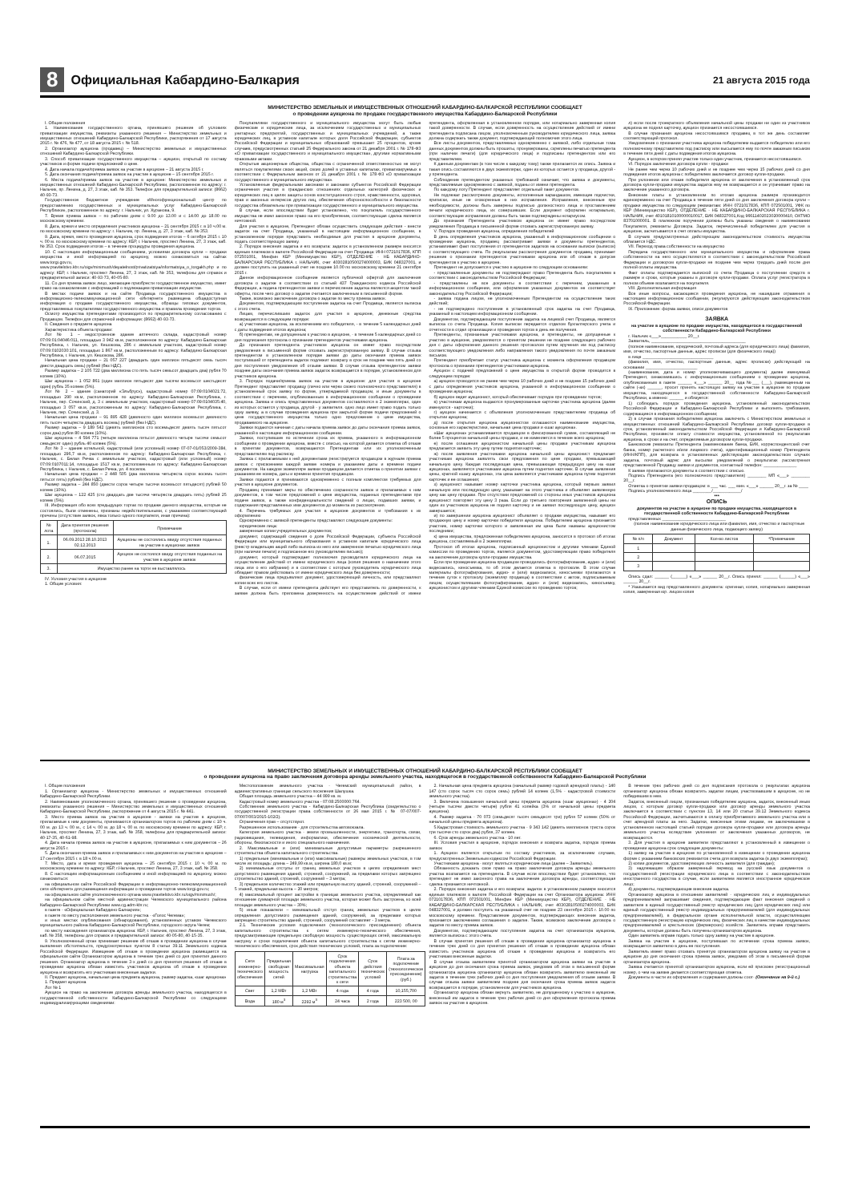8 Официальная Кабардино-Балкария 21 августа 2015 года
МИНИСТЕРСТВО ЗЕМЕЛЬНЫХ И ИМУЩЕСТВЕННЫХ ОТНОШЕНИЙ КАБАРДИНО-БАЛКАРСКОЙ РЕСПУБЛИКИ СООБЩАЕТ
о проведении аукциона по продаже государственного имущества Кабардино-Балкарской Республики
I. Общие положения
1. Наименование государственного органа, принявшего решение об условиях приватизации имущества, реквизиты указанного решения – Министерство земельных и имущественных отношений Кабардино-Балкарской Республики, распоряжения от 17 августа 2015 г. № 476, № 477, от 18 августа 2015 г. № 518.
2. Организатор аукциона (продавец) – Министерство земельных и имущественных отношений Кабардино-Балкарской Республики.
3. Способ приватизации государственного имущества – аукцион, открытый по составу участников и форме подачи предложений о цене.
4. Дата начала подачи/приема заявок на участие в аукционе – 21 августа 2015 г.
5. Дата окончания подачи/приема заявок на участие в аукционе – 15 сентября 2015 г.
6. Места подачи/приема заявок на участие в аукционе: Министерство земельных и имущественных отношений Кабардино-Балкарской Республики, расположенное по адресу: г. Нальчик, пр. Ленина, д. 27, 3 этаж, каб. № 353. Телефон для предварительной записи: (8662) 40-93-73.
Государственное бюджетное учреждение «Многофункциональный центр по предоставлению государственных и муниципальных услуг Кабардино-Балкарской Республики», расположенное по адресу: г. Нальчик, ул. Хуранова, 9.
7. Время приема заявок – по рабочим дням с 9.00 до 13.00 и с 14.00 до 18.00 по московскому времени.
8. Дата, время и место определения участников аукциона – 21 сентября 2015 г. в 10 ч.00 м. по московскому времени по адресу: г. Нальчик, пр. Ленина, д. 27, 3 этаж, каб. № 353.
9. Дата, время, место проведения аукциона, срок подведения итогов – 6 октября 2015 г. 10 ч. 00 м. по московскому времени по адресу: КБР, г. Нальчик, проспект Ленина, 27, 3 этаж, каб. № 353. Срок подведения итогов – в течение процедуры проведения аукциона.
10. С настоящим информационным сообщением, условиями договора купли – продажи имущества и иной информацией по аукциону, можно ознакомиться на сайтах www.torgi.gov.ru, www.pravitelstvo.kbr.ru/oigv/minimush/deyatelnost/privatizatsiya/informatsiya_o_torgakh.php и по адресу: КБР, г. Нальчик, проспект Ленина, 27, 3 этаж, каб. № 353, телефоны для справок и предварительной записи: 40-93-73, 40-05-80.
11. Со дня приема заявок лицо, желающее приобрести государственное имущество, имеет право на ознакомление с информацией о подлежащем приватизации имуществе.
В местах подачи заявок и на сайте Продавца государственного имущества в информационно-телекоммуникационной сети «Интернет» размещена общедоступная информация о продаже государственного имущества, образцы типовых документов, представляемых покупателями государственного имущества и правила проведения торгов.
Осмотр имущества претендентами производится по предварительному согласованию с Продавцом. Телефон для справочной информации: (8662) 40-93-73.
II. Сведения о предмете аукциона
Характеристика объекта продажи:
Лот № 1 – недостроенное здание аптечного склада, кадастровый номер 07:09:01:04046:011, площадью 3 942 кв.м, расположенное по адресу: Кабардино-Балкарская Республика, г. Нальчик, ул. Кешокова, 286 с земельным участком, кадастровый номер 07:09:0102030:101, площадью 1 867 кв.м, расположенным по адресу: Кабардино-Балкарская Республика, г. Нальчик, ул. Кешокова, 286.
Начальная цена продажи – 21 057 227 (двадцать один миллион пятьдесят семь тысяч двести двадцать семь) рублей (без НДС).
Размер задатка – 2 105 722 (два миллиона сто пять тысяч семьсот двадцать два) рубля 70 копеек (10%).
Шаг аукциона – 1 052 861 (один миллион пятьдесят две тысячи восемьсот шестьдесят один) рубль 35 копеек (5%).
Лот № 2 – здание (санаторий «Эльбрус»), кадастровый номер 07:09:0104021:72, площадью 290 кв.м, расположенное по адресу: Кабардино-Балкарская Республика, г. Нальчик, пер. Сочинский, д. 3 с земельным участком, кадастровый номер 07:09:0104035:40, площадью 3 057 кв.м, расположенным по адресу: Кабардино-Балкарская Республика, г. Нальчик, пер. Сочинский, д. 3.
Начальная цена продажи – 91 895 428 (девяносто один миллион восемьсот девяносто пять тысяч четыреста двадцать восемь) рублей (без НДС).
Размер задатка – 9 189 542 (девять миллионов сто восемьдесят девять тысяч пятьсот сорок два) рубля 80 копеек (10%).
Шаг аукциона – 4 594 771 (четыре миллиона пятьсот девяносто четыре тысячи семьсот семьдесят один) рубль 40 копеек (5%).
Лот № 3 – здание котельной, кадастровый (или условный) номер 07-07-01/053/2009-384, площадью 296,7 кв.м, расположенное по адресу: Кабардино-Балкарская Республика, г. Нальчик, с. Белая Речка с земельным участком, кадастровый (или условный) номер 07:09:0107011:14, площадью 1517 кв.м, расположенным по адресу: Кабардино-Балкарская Республика, г. Нальчик, с. Белая Речка, ул. 4 поселок.
Начальная цена продажи – 2 448 505 (два миллиона четыреста сорок восемь тысяч пятьсот пять) рублей (без НДС).
Размер задатка – 244 850 (двести сорок четыре тысячи восемьсот пятьдесят) рублей 50 копеек (10%).
Шаг аукциона – 122 425 (сто двадцать две тысячи четыреста двадцать пять) рублей 25 копеек (5%).
III. Информация обо всех предыдущих торгах по продаже данного имущества, которые не состоялись, были отменены, признаны недействительными, с указанием соответствующей причины (отсутствие заявок, явка только одного покупателя, иная причина):
| № лота | Дата принятия решения (протокола) | Примечание |
| --- | --- | --- |
| 1. | 06.09.2013 28.10.2013 02.12.2013 | Аукционы не состоялись ввиду отсутствия поданных на участие в аукционах заявок |
| 2. | 06.07.2015 | Аукцион не состоялся ввиду отсутствия поданных на участие в аукционе заявок |
| 3. | Имущество ранее на торги не выставлялось | |
IV. Условия участия в аукционе
1. Общие условия:
Покупателями государственного и муниципального имущества могут быть любые физические и юридические лица, за исключением государственных и муниципальных унитарных предприятий, государственных и муниципальных учреждений, а также юридических лиц, в уставном капитале которых доля Российской Федерации, субъектов Российской Федерации и муниципальных образований превышает 25 процентов, кроме случаев, предусмотренных статьей 25 Федерального закона от 21 декабря 2001 г. № 178-ФЗ «О приватизации государственного и муниципального имущества», другими нормативными правовыми актами.
Открытые акционерные общества, общества с ограниченной ответственностью не могут являться покупателями своих акций, своих долей в уставных капиталах, приватизируемых в соответствии с Федеральным законом от 21 декабря 2001 г. № 178-ФЗ «О приватизации государственного и муниципального имущества».
Установленные федеральными законами и законами субъектов Российской Федерации ограничения участия в гражданских отношениях отдельных категорий физических и юридических лиц в целях защиты основ конституционного строя, нравственности, здоровья, прав и законных интересов других лиц, обеспечения обороноспособности и безопасности государства обязательны при приватизации государственного и муниципального имущества.
В случае, если впоследствии будет установлено, что покупатель государственного имущества не имел законное право на его приобретение, соответствующая сделка является ничтожной.
Для участия в аукционе, Претендент обязан осуществить следующие действия - внести задаток на счет Продавца, указанный в настоящем информационном сообщении, в установленном порядке представить необходимые для участия в аукционе документы, подать соответствующую заявку.
2. Порядок внесения задатка и его возврата: задаток в установленном размере вносится единым платежом в валюте Российской Федерации на счет Продавца: ИНН 0721017836, КПП 072501001, Минфин КБР (Минимущество КБР), ОТДЕЛЕНИЕ - НБ КАБАРДИНО-БАЛКАРСКАЯ РЕСПУБЛИКА г. НАЛЬЧИК, счет 40302810500274000003, БИК 048327001, и должен поступить на указанный счет не позднее 10.00 по московскому времени 21 сентября 2015 г.
Данное информационное сообщение является публичной офертой для заключения договора о задатке в соответствии со статьей 437 Гражданского кодекса Российской Федерации, а подача претендентом заявки и перечисление задатка являются акцептом такой оферты, после чего договор о задатке считается заключенным в письменной форме.
Также, возможно заключение договора о задатке по месту приема заявок.
Документом, подтверждающим поступление задатка на счет Продавца, является выписка с этого счета.
Лицам, перечислившим задаток для участия в аукционе, денежные средства возвращаются в следующем порядке:
а) участникам аукциона, за исключением его победителя, - в течение 5 календарных дней с даты подведения итогов аукциона;
б) претендентам, не допущенным к участию в аукционе, - в течение 5 календарных дней со дня подписания протокола о признании претендентов участниками аукциона.
До признания претендента участником аукциона он имеет право посредством уведомления в письменной форме отозвать зарегистрированную заявку. В случае отзыва претендентом в установленном порядке заявки до даты окончания приема заявок поступивший от претендента задаток подлежит возврату в срок не позднее чем пять дней со дня поступления уведомления об отзыве заявки. В случае отзыва претендентом заявки позднее даты окончания приема заявок задаток возвращается в порядке, установленном для участников аукциона.
3. Порядок подачи/приема заявок на участие в аукционе: для участия в аукционе Претендент представляет продавцу (лично или через своего полномочного представителя) в установленный срок заявку по форме, утверждаемой продавцом, и иные документы в соответствии с перечнем, опубликованным в информационном сообщении о проведении аукциона. Заявка и опись представленных документов составляются в 2 экземплярах, один из которых остается у продавца, другой - у заявителя. одно лицо имеет право подать только одну заявку, а в случае проведения аукциона при закрытой форме подачи предложений о цене государственного имущества только одно предложение о цене имущества, продаваемого на аукционе.
Заявки подаются начиная с даты начала приема заявок до даты окончания приема заявок, указанной в настоящем информационном сообщении.
Заявки, поступившие по истечении срока их приема, указанного в информационном сообщении о проведении аукциона, вместе с описью, на которой делается отметка об отказе в принятии документов, возвращаются Претендентам или их уполномоченным представителям под расписку.
Заявка с прилагаемыми к ней документами регистрируется продавцом в журнале приема заявок с присвоением каждой заявке номера и указанием даты и времени подачи документов. На каждом экземпляре заявки продавцом делается отметка о принятии заявки с указанием ее номера, даты и времени принятия продавцом.
Заявки подаются и принимаются одновременно с полным комплектом требуемых для участия в аукционе документов.
Продавец принимает меры по обеспечению сохранности заявок и прилагаемых к ним документов, в том числе предложений о цене имущества, поданных претендентами при подаче заявок, а также конфиденциальности сведений о лицах, подавших заявки, и содержания представленных ими документов до момента их рассмотрения.
4. Перечень требуемых для участия в аукционе документов и требования к их оформлению
Одновременно с заявкой претенденты представляют следующие документы:
юридические лица:
заверенные копии учредительных документов;
документ, содержащий сведения о доле Российской Федерации, субъекта Российской Федерации или муниципального образования в уставном капитале юридического лица (реестр владельцев акций либо выписка из него или заверенное печатью юридического лица (при наличии печати) и подписанное его руководителем письмо);
документ, который подтверждает полномочия руководителя юридического лица на осуществление действий от имени юридического лица (копия решения о назначении этого лица или о его избрании) и в соответствии с которым руководитель юридического лица обладает правом действовать от имени юридического лица без доверенности;
физические лица предъявляют документ, удостоверяющий личность, или представляют копии всех его листов.
В случае, если от имени претендента действует его представитель по доверенности, к заявке должна быть приложена доверенность на осуществление действий от имени претендента, оформленная в установленном порядке, или нотариально заверенная копия такой доверенности. В случае, если доверенность на осуществление действий от имени претендента подписана лицом, уполномоченным руководителем юридического лица, заявка должна содержать также документ, подтверждающий полномочия этого лица.
Все листы документов, представляемых одновременно с заявкой, либо отдельные тома данных документов должны быть прошиты, пронумерованы, скреплены печатью претендента (при наличии печати) (для юридического лица) и подписаны претендентом или его представителем.
К данным документам (в том числе к каждому тому) также прилагается их опись. Заявка и такая опись составляются в двух экземплярах, один из которых остается у продавца, другой - у претендента.
Соблюдение претендентом указанных требований означает, что заявка и документы, представляемые одновременно с заявкой, поданы от имени претендента.
По каждому лоту Претендент представляет отдельный пакет документов.
Не подлежат рассмотрению документы, исполненные карандашом, имеющие подчистки, приписки, иные не оговоренные в них исправления. Исправления, внесенные при необходимости, должны быть заверены подписью должностного лица и проставлением печати юридического лица, их совершивших. Если документ оформлен нотариально, соответствующие исправления должны быть также подтверждены нотариусом.
До признания Претендента участником аукциона он имеет право посредством уведомления Продавца в письменной форме отозвать зарегистрированную заявку.
V. Порядок проведения аукциона, определения победителей
В день определения участников аукциона, указанный в информационном сообщении о проведении аукциона, продавец рассматривает заявки и документы претендентов, устанавливает факт поступления от претендентов задатков на основании выписки (выписок) с соответствующего счета. По результатам рассмотрения документов продавец принимает решение о признании претендентов участниками аукциона или об отказе в допуске претендентов к участию в аукционе.
Претендент не допускается к участию в аукционе по следующим основаниям:
- представленные документы не подтверждают право Претендента быть покупателем в соответствии с законодательством Российской Федерации;
- представлены не все документы в соответствии с перечнем, указанным в информационном сообщении, или оформление указанных документов не соответствует законодательству Российской Федерации;
- заявка подана лицом, не уполномоченным Претендентом на осуществление таких действий;
- не подтверждено поступление в установленный срок задатка на счет Продавца, указанный в настоящем информационном сообщении.
Документом, подтверждающим поступление задатка на лицевой счет Продавца, является выписка со счета Продавца. Копия выписки передается отделом бухгалтерского учета и отчетности в отдел организации и проведения торгов в день ее получения.
Претенденты, признанные участниками аукциона, и претенденты, не допущенные к участию в аукционе, уведомляются о принятом решении не позднее следующего рабочего дня с даты оформления данного решения протоколом путем вручения им под расписку соответствующего уведомления либо направления такого уведомления по почте заказным письмом.
Претендент приобретает статус участника аукциона с момента оформления продавцом протокола о признании претендентов участниками аукциона.
Аукцион с подачей предложений о цене имущества в открытой форме проводится в следующем порядке:
а) аукцион проводится не ранее чем через 10 рабочих дней и не позднее 15 рабочих дней с даты определения участников аукциона, указанной в информационном сообщении о проведении аукциона;
б) аукцион ведет аукционист, который обеспечивает порядок при проведении торгов;
в) участникам аукциона выдаются пронумерованные карточки участника аукциона (далее именуются - карточки);
г) аукцион начинается с объявления уполномоченным представителем продавца об открытии аукциона;
д) после открытия аукциона аукционистом оглашаются наименование имущества, основные его характеристики, начальная цена продажи и «шаг аукциона».
«Шаг аукциона» устанавливается продавцом в фиксированной сумме, составляющей не более 5 процентов начальной цены продажи, и не изменяется в течение всего аукциона;
е) после оглашения аукционистом начальной цены продажи участникам аукциона предлагается заявить эту цену путем поднятия карточек;
ж) после заявления участниками аукциона начальной цены аукционист предлагает участникам аукциона заявлять свои предложения по цене продажи, превышающей начальную цену. Каждая последующая цена, превышающая предыдущую цену на «шаг аукциона», заявляется участниками аукциона путем поднятия карточек. В случае заявления цены, кратной «шагу аукциона», эта цена заявляется участниками аукциона путем поднятия карточек и ее оглашения;
з) аукционист называет номер карточки участника аукциона, который первым заявил начальную или последующую цену, указывает на этого участника и объявляет заявленную цену как цену продажи. При отсутствии предложений со стороны иных участников аукциона аукционист повторяет эту цену 3 раза. Если до третьего повторения заявленной цены ни один из участников аукциона не поднял карточку и не заявил последующую цену, аукцион завершается;
и) по завершении аукциона аукционист объявляет о продаже имущества, называет его продажную цену и номер карточки победителя аукциона. Победителем аукциона признается участник, номер карточки которого и заявленная им цена были названы аукционистом последними;
к) цена имущества, предложенная победителем аукциона, заносится в протокол об итогах аукциона, составляемый в 2 экземплярах.
Протокол об итогах аукциона, подписанный аукционистом и другими членами Единой комиссии по проведению торгов, является документом, удостоверяющим право победителя на заключение договора купли-продажи имущества.
Если при проведении аукциона продавцом проводились фотографирование, аудио- и (или) видеозапись, киносъемка, то об этом делается отметка в протоколе. В этом случае материалы фотографирования, аудио- и (или) видеозаписи, киносъемки прилагаются в течение суток к протоколу (экземпляр продавца) в соответствии с актом, подписываемым лицом, осуществлявшим фотографирование, аудио- и (или) видеозапись, киносъемку, аукционистом и другими членами Единой комиссии по проведению торгов;
л) если после троекратного объявления начальной цены продажи ни один из участников аукциона не поднял карточку, аукцион признается несостоявшимся.
В случае признания аукциона несостоявшимся продавец в тот же день составляет соответствующий протокол.
Уведомление о признании участника аукциона победителем выдается победителю или его полномочному представителю под расписку или высылается ему по почте заказным письмом в течение пяти дней с даты подведения итогов аукциона.
Аукцион, в котором принял участие только один участник, признается несостоявшимся.
VI. Порядок заключения договора купли - продажи
Не ранее чем через 10 рабочих дней и не позднее чем через 15 рабочих дней со дня подведения итогов аукциона с победителем заключается договор купли-продажи.
При уклонении или отказе победителя аукциона от заключения в установленный срок договора купли-продажи имущества задаток ему не возвращается и он утрачивает право на заключение указанного договора.
Внесение платы в установленном по итогам аукциона размере производится единовременно на счет Продавца в течение пяти дней со дня заключения договора купли – продажи имущества по следующим реквизитам: ИНН 0721017836, КПП 072501001, УФК по КБР (Минимущество КБР), ОТДЕЛЕНИЕ - НБ КАБАРДИНО-БАЛКАРСКАЯ РЕСПУБЛИКА г. НАЛЬЧИК, счет 40101810100000010017, БИК 048327001,Код 96611402023020000410, ОКТМО 83701000001. В платежном поручении должны быть указаны сведения о наименовании Покупателя, реквизиты Договора. Задаток, перечисленный победителем для участия в аукционе, засчитывается в счет оплаты имущества.
В случаях предусмотренных действующим законодательством стоимость имущества облагается НДС.
VII. Переход права собственности на имущество
Передача государственного или муниципального имущества и оформление права собственности на него осуществляются в соответствии с законодательством Российской Федерации и договором купли-продажи не позднее чем через тридцать дней после дня полной оплаты имущества.
Факт оплаты подтверждается выпиской со счета Продавца о поступлении средств в размере и сроки, которые указаны в договоре купли-продажи. Оплата услуг регистратора в полном объеме возлагается на покупателя.
VIII. Дополнительная информация
Все иные вопросы, касающиеся проведения аукциона, не нашедшие отражения в настоящем информационном сообщении, регулируются действующим законодательством Российской Федерации.
IX. Приложение: форма заявки, описи документов
ЗАЯВКА
на участие в аукционе по продаже имущества, находящегося в государственной собственности Кабардино-Балкарской Республики
г. Нальчик «___»___________ 20__г.
Заявитель, ________________________________________
(полное наименование, юридический, почтовый адреса (для юридического лица) фамилия, имя, отчество, паспортные данные, адрес прописки (для физического лица))
в лице ______________________________
(фамилия, имя, отчество, паспортные данные, адрес прописки) действующий на основании ______________________
(наименование, дата и номер уполномочивающего документа) далее именуемый Претендент, ознакомившись с информационным сообщением о проведении аукциона, опубликованным в газете ______ «___» ______ 20__ года №___ (___), размещенным на сайте (-ах) ______, просит принять настоящую заявку на участие в аукционе по продаже имущества, находящегося в государственной собственности Кабардино-Балкарской Республики, а именно: ______ и обязуется:
1) соблюдать порядок проведения аукциона, установленный законодательством Российской Федерации и Кабардино-Балкарской Республики и выполнять требования, содержащиеся в информационном сообщении;
2) в случае признания победителем аукциона заключить с Министерством земельных и имущественных отношений Кабардино-Балкарской Республики договор купли-продажи в срок, установленный законодательством Российской Федерации и Кабардино-Балкарской Республики, произвести оплату стоимости имущества, установленной по результатам аукциона, в сроки и на счет, определяемые договором купли-продажи.
Банковские реквизиты Претендента (наименование банка, БИК, корреспондентский счет банка, номер расчетного и/или лицевого счета), идентификационный номер Претендента (ИНН/КПП), для возврата в установленных действующим законодательством случаях задатка, почтовый адрес для высылки уведомлений о результатах рассмотрения представленной Продавцу заявки и документов, контактный телефон: ______________
К заявке прилагаются документы в соответствии с описью.
Подпись Претендента (его полномочного представителя) ________ МП «___» ________ 20__г.
Отметка о принятии заявки продавцом: в ___ час. ___ мин. «___» ______ 20__г. за № ____
Подпись уполномоченного лица ________/____________/
***
ОПИСЬ
документов на участие в аукционе по продаже имущества, находящегося в государственной собственности Кабардино-Балкарской Республики
представленных ___________________________
(полное наименование юридического лица или фамилия, имя, отчество и паспортные данные физического лица, подающего заявку)
| № п/п | Документ | Кол-во листов | *Примечание |
| --- | --- | --- | --- |
| 1 | | | |
| 2 | | | |
| 3 | | | |
Опись сдал: ______ (______) «___» ______ 20__г. Опись принял: ______ (______) «___» ______ 20__г.
* Указывается вид представленного документа: оригинал, копия, нотариально заверенная копия, заверенная юр. лицом копия
МИНИСТЕРСТВО ЗЕМЕЛЬНЫХ И ИМУЩЕСТВЕННЫХ ОТНОШЕНИЙ КАБАРДИНО-БАЛКАРСКОЙ РЕСПУБЛИКИ СООБЩАЕТ
о проведении аукциона на право заключения договора аренды земельного участка, находящегося в государственной собственности Кабардино-Балкарской Республики
I. Общие положения
1. Организатор аукциона - Министерство земельных и имущественных отношений Кабардино-Балкарской Республики.
2. Наименование уполномоченного органа, принявшего решение о проведении аукциона, реквизиты указанного решения – Министерство земельных и имущественных отношений Кабардино-Балкарской Республики, распоряжение от 4 августа 2015 г. № 441.
3. Место приема заявок на участие в аукционе - заявки на участие в аукционе, прилагаемые к ним документы, принимаются организатором торгов по рабочим дням с 10 ч. 00 м. до 13 ч. 00 м., с 14 ч. 00 м. до 18 ч. 00 м. по московскому времени по адресу: КБР, г. Нальчик, проспект Ленина, 27, 3 этаж, каб. № 358, телефоны для предварительной записи: 40-17-35, 40-61-98.
4. Дата начала приема заявок на участие в аукционе, прилагаемых к ним документов – 26 августа 2015 г.
5. Дата окончания приема заявок и прилагаемых к ним документов на участие в аукционе – 17 сентября 2015 г. в 18 ч.00 м.
7. Место, дата и время проведения аукциона – 25 сентября 2015 г. 10 ч. 00 м. по московскому времени по адресу: КБР, г.Нальчик, проспект Ленина, 27, 3 этаж, каб. № 358.
8. С настоящим информационным сообщением и иной информацией по аукциону, можно ознакомиться:
на официальном сайте Российской Федерации в информационно-телекоммуникационной сети «Интернет» для размещения информации о проведении торгов www.torgi.gov.ru;
на официальном сайте уполномоченного органа www.pravitelstvo.kbr.ru/oigv/minimush/;
на официальном сайте местной администрации Чегемского муниципального района Кабардино-Балкарской Республики www.cg.adm-kbr.ru;
в газете - «Официальная Кабардино-Балкария»;
в газете по месту расположения земельного участка - «Голос Чегема»;
и иных местах опубликования (обнародования), установленных уставом Чегемского муниципального района Кабардино-Балкарской Республики, городского округа Чегем;
по месту нахождения организатора аукциона: КБР, г. Нальчик, проспект Ленина, 27, 3 этаж, каб. № 358, телефоны для справок и предварительной записи: 40-05-80, 40-15-35.
9. Уполномоченный орган принимает решение об отказе в проведении аукциона в случае выявления обстоятельств, предусмотренных пунктом 8 статьи 39.11 Земельного кодекса Российской Федерации. Извещение об отказе в проведении аукциона размещается на официальном сайте Организатором аукциона в течение трех дней со дня принятия данного решения. Организатор аукциона в течение 3-х дней со дня принятия решения об отказе в проведении аукциона обязан известить участников аукциона об отказе в проведении аукциона и возвратить его участникам внесенные задатки.
II. Предмет аукциона, начальная цена предмета аукциона, размер задатка, «шаг аукциона»
1. Предмет аукциона
Лот № 1
Аукцион на право на заключение договора аренды земельного участка, находящегося в государственной собственности Кабардино-Балкарской Республики со следующими индивидуализирующими сведениями:
Местоположение земельного участка - Чегемский муниципальный район, в административных границах сельского поселения Шалушка.
Общая площадь земельного участка – 44 999 кв. м.
Кадастровый номер земельного участка - 07:08:2500000:764.
Собственник земельного участка - Кабардино-Балкарская Республика (свидетельство о государственной регистрации права собственности от 26 мая 2015 г. № 07-07/007-07/007/003/2015-102/2).
Ограничения прав – отсутствуют.
Разрешенное использование - для строительства автовокзала.
Категория земельного участка - земли промышленности, энергетики, транспорта, связи, радиовещания, телевидения, информатики, обеспечения космической деятельности, обороны, безопасности и иного специального назначения.
2. Максимальные и (или) минимальные допустимые параметры разрешенного строительства объекта капитального строительства.
1) предельные (минимальные и (или) максимальные) размеры земельных участков, в том числе их площадь: длина – 249,99 кв.м, ширина 180,0 кв.м;
2) минимальные отступы от границ земельных участков в целях определения мест допустимого размещения зданий, строений, сооружений, за пределами которых запрещено строительство зданий, строений, сооружений – 3 метра;
3) предельное количество этажей или предельную высоту зданий, строений, сооружений – 5 этажей, предельная высота – 20 метров;
4) максимальный процент застройки в границах земельного участка, определяемый как отношение суммарной площади земельного участка, которая может быть застроена, ко всей площади земельного участка – 30%;
5) иные показатели – минимальный отступ границ земельных участков в целях определения допустимого размещения зданий, сооружений, за пределами которых запрещено строительство зданий, строений, сооружений составляет - 3 метра.
2.1. Технические условия подключения (технологического присоединения) объекта капитального строительства к сетям инженерно-технического обеспечения, предусматривающие предельную свободную мощность существующих сетей, максимальную нагрузку и сроки подключения объекта капитального строительства к сетям инженерно-технического обеспечения, срок действия технических условий, плата за подключение:
| Сети инженерно-технического обеспечения | Предельная свободная мощность сетей | Максимальная нагрузка | Срок подключения объекта капитального строительства к сети | Срок действия технических условий | Плата за подключение (технологическое присоединение) (руб.) |
| --- | --- | --- | --- | --- | --- |
| Свет | 1,2 МВт | 1,2 МВт | 4 года | 4 года | 10,155,700 |
| Вода | 180 м<sup>3</sup> | 2292 м<sup>3</sup> | 24 часа | 2 года | 223 500, 00 |
2. Начальная цена предмета аукциона (начальный размер годовой арендной платы) - 140 147 (сто сорок тысяч сто сорок семь) рублей 14 копеек (1,5% - кадастровой стоимости земельного участка).
3. Величина повышения начальной цены предмета аукциона («шаг аукциона») - 4 204 (четыре тысячи двести четыре) рубля 41 копейка (3% от начальной цены предмета аукциона).
4. Размер задатка - 70 073 (семьдесят тысяч семьдесят три) рубля 57 копеек (50% от начальной цены предмета аукциона).
5.Кадастровая стоимость земельного участка - 9 343 142 (девять миллионов триста сорок три тысячи сто сорок два) рубля, 37 копеек.
6. Срок аренды земельного участка - 10 лет.
III. Условия участия в аукционе, порядок внесения и возврата задатка, порядок приема заявок
1. Аукцион является открытым по составу участников, за исключением случаев, предусмотренных Земельным кодексом Российской Федерации.
Участниками аукциона - могут являться юридические лица (далее – Заявитель).
Обязанность доказать свое право на право заключения договора аренды земельного участка возлагается на претендента. В случае если впоследствии будет установлено, что претендент не имел законного права на заключение договора аренды, соответствующая сделка признается ничтожной.
2. Порядок внесения задатка и его возврата: задаток в установленном размере вносится единым платежом в валюте Российской Федерации на счет Организатора аукциона: ИНН 0721017836, КПП 072501001, Минфин КБР (Минимущество КБР), ОТДЕЛЕНИЕ - НБ КАБАРДИНО-БАЛКАРСКАЯ РЕСПУБЛИКА г. НАЛЬЧИК, счет 40302810500274000003, БИК 048327001, и должен поступить на указанный счет не позднее 23 сентября 2015 г. 10.00 по московскому времени. Представление документов, подтверждающих внесение задатка, признается заключением соглашения о задатке. Также, возможно заключение договора о задатке по месту приема заявок.
Документом, подтверждающим поступление задатка на счет организатора аукциона, является выписка с этого счета.
В случае принятия решения об отказе в проведении аукциона организатор аукциона в течение трех дней со дня принятия решения об отказе в проведении аукциона обязан известить участников аукциона об отказе в проведении аукциона и возвратить его участникам внесенные задатки.
В случае отзыва заявителем принятой организатором аукциона заявки на участие в аукционе до дня окончания срока приема заявок, уведомив об этом в письменной форме организатора аукциона организатор аукциона обязан возвратить заявителю внесенный им задаток в течение трех рабочих дней со дня поступления уведомления об отзыве заявки. В случае отзыва заявки заявителем позднее дня окончания срока приема заявок задаток возвращается в порядке, установленном для участников аукциона.
Организатор аукциона обязан вернуть заявителю, не допущенному к участию в аукционе, внесенный им задаток в течение трех рабочих дней со дня оформления протокола приема заявок на участие в аукционе.
В течение трех рабочих дней со дня подписания протокола о результатах аукциона организатор аукциона обязан возвратить задатки лицам, участвовавшим в аукционе, но не победившим в нем.
Задаток, внесенный лицом, признанным победителем аукциона, задаток, внесенный иным лицом, с которым договор купли-продажи или договор аренды земельного участка заключается в соответствии с пунктом 13, 14 или 20 статьи 39.12 Земельного кодекса Российской Федерации, засчитываются в оплату приобретаемого земельного участка или в счет арендной платы за него. Задатки, внесенные этими лицами, не заключившими в установленном настоящей статьей порядке договора купли-продажи или договора аренды земельного участка вследствие уклонения от заключения указанных договоров, не возвращаются.
3. Для участия в аукционе заявители представляют в установленный в извещении о проведении аукциона срок следующие документы:
1) заявку на участие в аукционе по установленной в извещении о проведении аукциона форме с указанием банковских реквизитов счета для возврата задатка (в двух экземплярах);
2) копии документов, удостоверяющих личность заявителя (для граждан);
3) надлежащим образом заверенный перевод на русский язык документов о государственной регистрации юридического лица в соответствии с законодательством иностранного государства в случае, если заявителем является иностранное юридическое лицо;
4) документы, подтверждающие внесение задатка.
Организатор аукциона в отношении заявителей - юридических лиц и индивидуальных предпринимателей запрашивает сведения, подтверждающие факт внесения сведений о заявителе в единый государственный реестр юридических лиц (для юридических лиц) или единый государственный реестр индивидуальных предпринимателей (для индивидуальных предпринимателей), в федеральном органе исполнительной власти, осуществляющем государственную регистрацию юридических лиц, физических лиц в качестве индивидуальных предпринимателей и крестьянских (фермерских) хозяйств. Заявитель вправе представить документы, которые должны быть получены организатором аукциона.
Один заявитель вправе подать только одну заявку на участие в аукционе.
Заявка на участие в аукционе, поступившая по истечении срока приема заявок, возвращается заявителю в день ее поступления.
Заявитель имеет право отозвать принятую организатором аукциона заявку на участие в аукционе до дня окончания срока приема заявок, уведомив об этом в письменной форме организатора аукциона.
Заявка считается принятой организатором аукциона, если ей присвоен регистрационный номер, о чем на заявке делается соответствующая отметка.
Документы в части их оформления и содержания должны соот- (Окончание на 9-й с.)